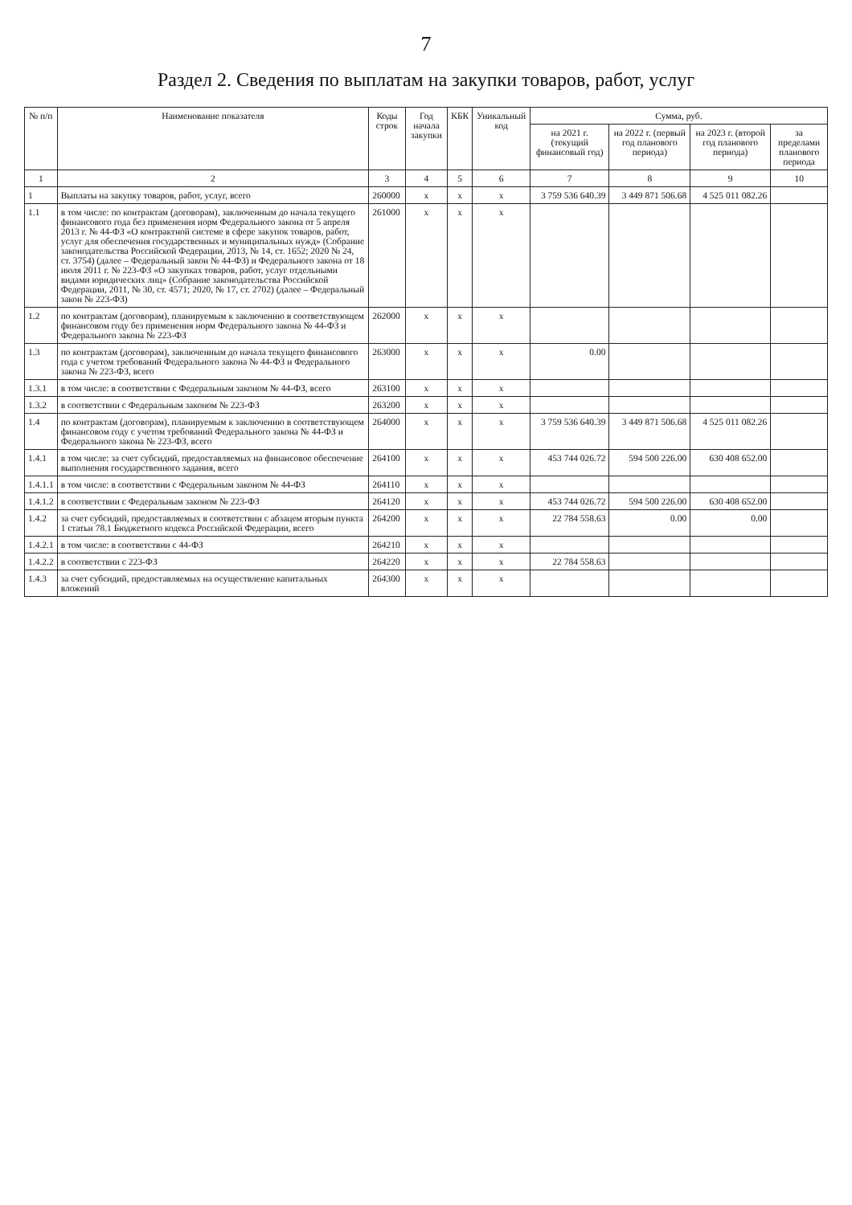7
Раздел 2. Сведения по выплатам на закупки товаров, работ, услуг
| № п/п | Наименование показателя | Коды строк | Год начала закупки | КБК | Уникальный код | Сумма, руб. | | | |
| --- | --- | --- | --- | --- | --- | --- | --- | --- | --- |
| | | | | | | на 2021 г. (текущий финансовый год) | на 2022 г. (первый год планового периода) | на 2023 г. (второй год планового периода) | за пределами планового периода |
| 1 | 2 | 3 | 4 | 5 | 6 | 7 | 8 | 9 | 10 |
| 1 | Выплаты на закупку товаров, работ, услуг, всего | 260000 | х | х | х | 3 759 536 640.39 | 3 449 871 506.68 | 4 525 011 082.26 | |
| 1.1 | в том числе: по контрактам (договорам), заключенным до начала текущего финансового года без применения норм Федерального закона от 5 апреля 2013 г. № 44-ФЗ «О контрактной системе в сфере закупок товаров, работ, услуг для обеспечения государственных и муниципальных нужд» (Собрание законодательства Российской Федерации, 2013, № 14, ст. 1652; 2020 № 24, ст. 3754) (далее – Федеральный закон № 44-ФЗ) и Федерального закона от 18 июля 2011 г. № 223-ФЗ «О закупках товаров, работ, услуг отдельными видами юридических лиц» (Собрание законодательства Российской Федерации, 2011, № 30, ст. 4571; 2020, № 17, ст. 2702) (далее – Федеральный закон № 223-ФЗ) | 261000 | х | х | х | | | | |
| 1.2 | по контрактам (договорам), планируемым к заключению в соответствующем финансовом году без применения норм Федерального закона № 44-ФЗ и Федерального закона № 223-ФЗ | 262000 | х | х | х | | | | |
| 1.3 | по контрактам (договорам), заключенным до начала текущего финансового года с учетом требований Федерального закона № 44-ФЗ и Федерального закона № 223-ФЗ, всего | 263000 | х | х | х | 0.00 | | | |
| 1.3.1 | в том числе: в соответствии с Федеральным законом № 44-ФЗ, всего | 263100 | х | х | х | | | | |
| 1.3.2 | в соответствии с Федеральным законом № 223-ФЗ | 263200 | х | х | х | | | | |
| 1.4 | по контрактам (договорам), планируемым к заключению в соответствующем финансовом году с учетом требований Федерального закона № 44-ФЗ и Федерального закона № 223-ФЗ, всего | 264000 | х | х | х | 3 759 536 640.39 | 3 449 871 506.68 | 4 525 011 082.26 | |
| 1.4.1 | в том числе: за счет субсидий, предоставляемых на финансовое обеспечение выполнения государственного задания, всего | 264100 | х | х | х | 453 744 026.72 | 594 500 226.00 | 630 408 652.00 | |
| 1.4.1.1 | в том числе: в соответствии с Федеральным законом № 44-ФЗ | 264110 | х | х | х | | | | |
| 1.4.1.2 | в соответствии с Федеральным законом № 223-ФЗ | 264120 | х | х | х | 453 744 026.72 | 594 500 226.00 | 630 408 652.00 | |
| 1.4.2 | за счет субсидий, предоставляемых в соответствии с абзацем вторым пункта 1 статьи 78.1 Бюджетного кодекса Российской Федерации, всего | 264200 | х | х | х | 22 784 558.63 | 0.00 | 0.00 | |
| 1.4.2.1 | в том числе: в соответствии с 44-ФЗ | 264210 | х | х | х | | | | |
| 1.4.2.2 | в соответствии с 223-ФЗ | 264220 | х | х | х | 22 784 558.63 | | | |
| 1.4.3 | за счет субсидий, предоставляемых на осуществление капитальных вложений | 264300 | х | х | х | | | | |